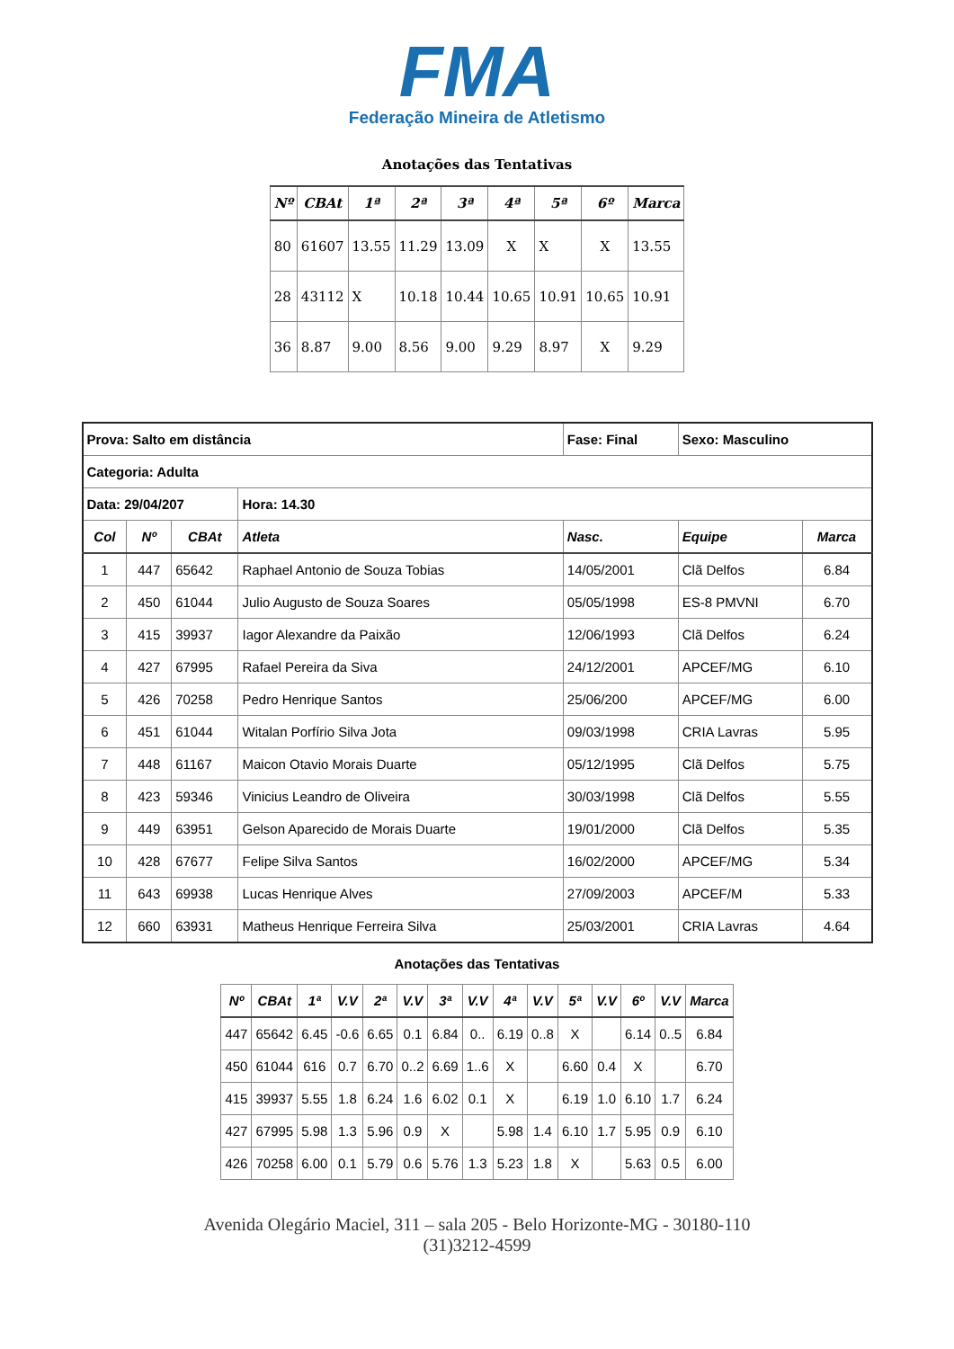FMA
Federação Mineira de Atletismo
Anotações das Tentativas
| Nº | CBAt | 1ª | 2ª | 3ª | 4ª | 5ª | 6º | Marca |
| --- | --- | --- | --- | --- | --- | --- | --- | --- |
| 80 | 61607 | 13.55 | 11.29 | 13.09 | X | X | X | 13.55 |
| 28 | 43112 | X | 10.18 | 10.44 | 10.65 | 10.91 | 10.65 | 10.91 |
| 36 | 8.87 | 9.00 | 8.56 | 9.00 | 9.29 | 8.97 | X | 9.29 |
| Prova: Salto em distância | | | | Fase: Final | Sexo: Masculino | |
| Categoria: Adulta | | | | | | |
| Data: 29/04/207 | | | Hora: 14.30 | | | |
| Col | Nº | CBAt | Atleta | Nasc. | Equipe | Marca |
| 1 | 447 | 65642 | Raphael Antonio de Souza Tobias | 14/05/2001 | Clã Delfos | 6.84 |
| 2 | 450 | 61044 | Julio Augusto de Souza Soares | 05/05/1998 | ES-8 PMVNI | 6.70 |
| 3 | 415 | 39937 | Iagor Alexandre da Paixão | 12/06/1993 | Clã Delfos | 6.24 |
| 4 | 427 | 67995 | Rafael Pereira da Siva | 24/12/2001 | APCEF/MG | 6.10 |
| 5 | 426 | 70258 | Pedro Henrique Santos | 25/06/200 | APCEF/MG | 6.00 |
| 6 | 451 | 61044 | Witalan Porfírio Silva Jota | 09/03/1998 | CRIA Lavras | 5.95 |
| 7 | 448 | 61167 | Maicon Otavio Morais Duarte | 05/12/1995 | Clã Delfos | 5.75 |
| 8 | 423 | 59346 | Vinicius Leandro de Oliveira | 30/03/1998 | Clã Delfos | 5.55 |
| 9 | 449 | 63951 | Gelson Aparecido de Morais Duarte | 19/01/2000 | Clã Delfos | 5.35 |
| 10 | 428 | 67677 | Felipe Silva Santos | 16/02/2000 | APCEF/MG | 5.34 |
| 11 | 643 | 69938 | Lucas Henrique Alves | 27/09/2003 | APCEF/M | 5.33 |
| 12 | 660 | 63931 | Matheus Henrique Ferreira Silva | 25/03/2001 | CRIA Lavras | 4.64 |
Anotações das Tentativas
| Nº | CBAt | 1ª | V.V | 2ª | V.V | 3ª | V.V | 4ª | V.V | 5ª | V.V | 6º | V.V | Marca |
| --- | --- | --- | --- | --- | --- | --- | --- | --- | --- | --- | --- | --- | --- | --- |
| 447 | 65642 | 6.45 | -0.6 | 6.65 | 0.1 | 6.84 | 0.. | 6.19 | 0..8 | X | | 6.14 | 0..5 | 6.84 |
| 450 | 61044 | 616 | 0.7 | 6.70 | 0..2 | 6.69 | 1..6 | X | | 6.60 | 0.4 | X | | 6.70 |
| 415 | 39937 | 5.55 | 1.8 | 6.24 | 1.6 | 6.02 | 0.1 | X | | 6.19 | 1.0 | 6.10 | 1.7 | 6.24 |
| 427 | 67995 | 5.98 | 1.3 | 5.96 | 0.9 | X | | 5.98 | 1.4 | 6.10 | 1.7 | 5.95 | 0.9 | 6.10 |
| 426 | 70258 | 6.00 | 0.1 | 5.79 | 0.6 | 5.76 | 1.3 | 5.23 | 1.8 | X | | 5.63 | 0.5 | 6.00 |
Avenida Olegário Maciel, 311 – sala 205 - Belo Horizonte-MG - 30180-110
(31)3212-4599